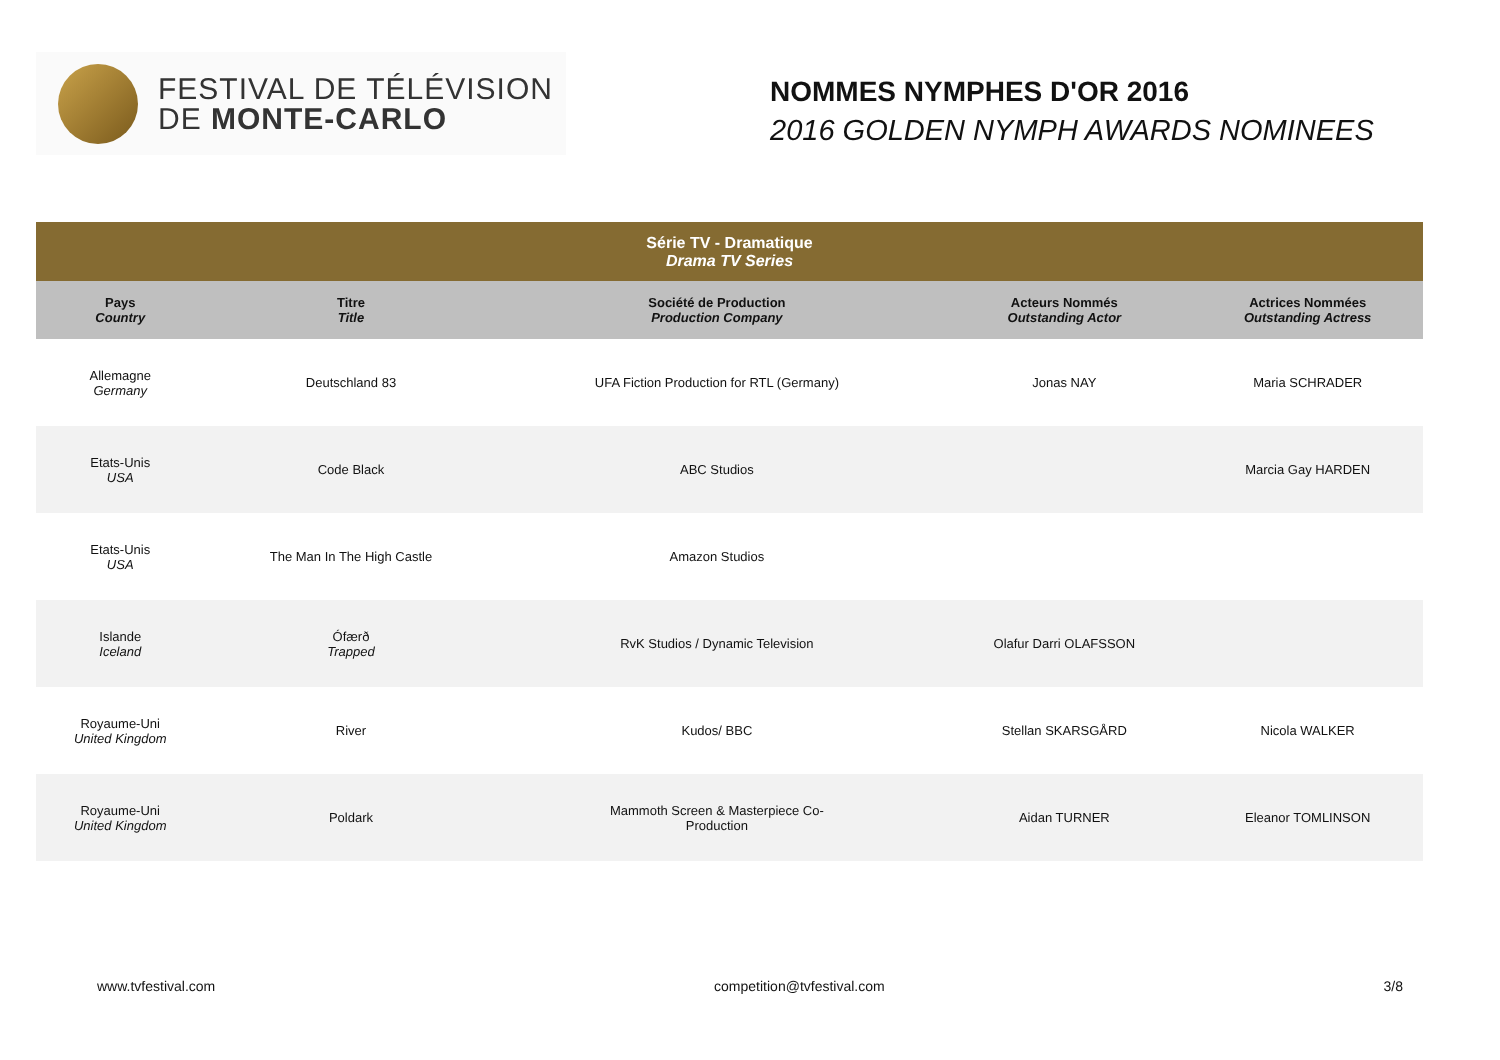FESTIVAL DE TÉLÉVISION
DE MONTE-CARLO
NOMMES NYMPHES D'OR 2016
2016 GOLDEN NYMPH AWARDS NOMINEES
| Série TV - Dramatique Drama TV Series | | | | |
| --- | --- | --- | --- | --- |
| Pays Country | Titre Title | Société de Production Production Company | Acteurs Nommés Outstanding Actor | Actrices Nommées Outstanding Actress |
| Allemagne Germany | Deutschland 83 | UFA Fiction Production for RTL (Germany) | Jonas NAY | Maria SCHRADER |
| Etats-Unis USA | Code Black | ABC Studios | | Marcia Gay HARDEN |
| Etats-Unis USA | The Man In The High Castle | Amazon Studios | | |
| Islande Iceland | Ófærð Trapped | RvK Studios / Dynamic Television | Olafur Darri OLAFSSON | |
| Royaume-Uni United Kingdom | River | Kudos/ BBC | Stellan SKARSGÅRD | Nicola WALKER |
| Royaume-Uni United Kingdom | Poldark | Mammoth Screen & Masterpiece Co- Production | Aidan TURNER | Eleanor TOMLINSON |
www.tvfestival.com competition@tvfestival.com 3/8